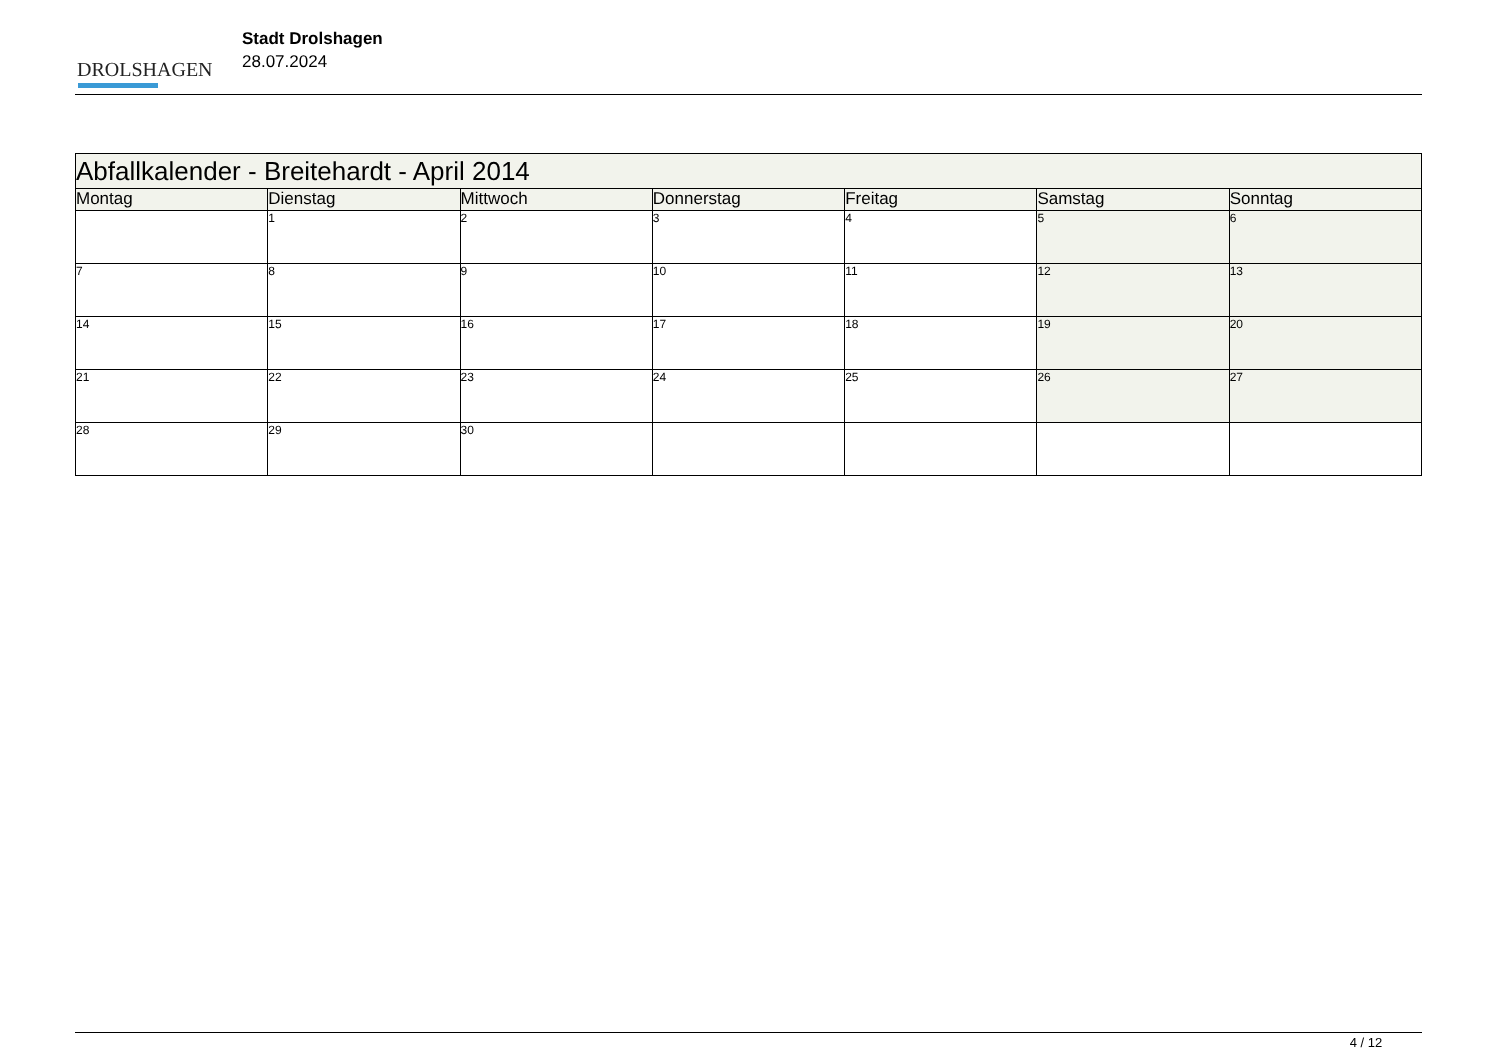DROLSHAGEN
Stadt Drolshagen
28.07.2024
| Abfallkalender - Breitehardt - April 2014 | | | | | | |
| Montag | Dienstag | Mittwoch | Donnerstag | Freitag | Samstag | Sonntag |
| | 1 | 2 | 3 | 4 | 5 | 6 |
| 7 | 8 | 9 | 10 | 11 | 12 | 13 |
| 14 | 15 | 16 | 17 | 18 | 19 | 20 |
| 21 | 22 | 23 | 24 | 25 | 26 | 27 |
| 28 | 29 | 30 | | | | |
4 / 12